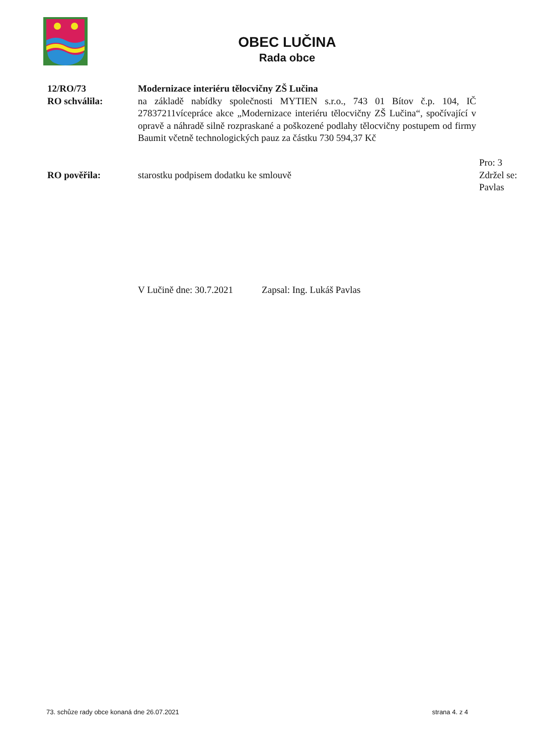OBEC LUČINA
Rada obce
12/RO/73 Modernizace interiéru tělocvičny ZŠ Lučina
RO schválila: na základě nabídky společnosti MYTIEN s.r.o., 743 01 Bítov č.p. 104, IČ 27837211vícepráce akce „Modernizace interiéru tělocvičny ZŠ Lučina“, spočívající v opravě a náhradě silně rozpraskané a poškozené podlahy tělocvičny postupem od firmy Baumit včetně technologických pauz za částku 730 594,37 Kč
Pro: 3
RO pověřila: starostku podpisem dodatku ke smlouvě Zdržel se: Pavlas
V Lučině dne: 30.7.2021 Zapsal: Ing. Lukáš Pavlas
73. schůze rady obce konaná dne 26.07.2021 strana 4. z 4